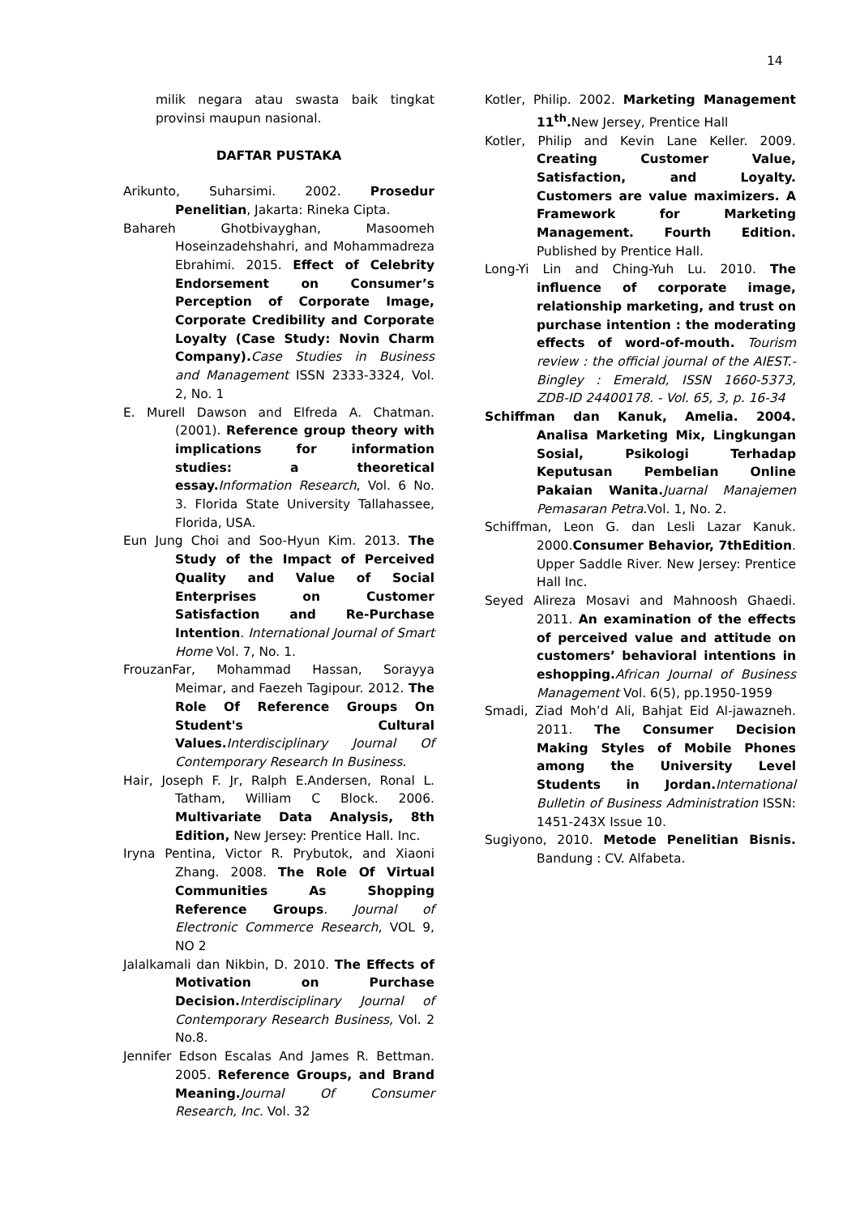14
milik negara atau swasta baik tingkat provinsi maupun nasional.
DAFTAR PUSTAKA
Arikunto, Suharsimi. 2002. Prosedur Penelitian, Jakarta: Rineka Cipta.
Bahareh Ghotbivayghan, Masoomeh Hoseinzadehshahri, and Mohammadreza Ebrahimi. 2015. Effect of Celebrity Endorsement on Consumer’s Perception of Corporate Image, Corporate Credibility and Corporate Loyalty (Case Study: Novin Charm Company). Case Studies in Business and Management ISSN 2333-3324, Vol. 2, No. 1
E. Murell Dawson and Elfreda A. Chatman. (2001). Reference group theory with implications for information studies: a theoretical essay. Information Research, Vol. 6 No. 3. Florida State University Tallahassee, Florida, USA.
Eun Jung Choi and Soo-Hyun Kim. 2013. The Study of the Impact of Perceived Quality and Value of Social Enterprises on Customer Satisfaction and Re-Purchase Intention. International Journal of Smart Home Vol. 7, No. 1.
FrouzanFar, Mohammad Hassan, Sorayya Meimar, and Faezeh Tagipour. 2012. The Role Of Reference Groups On Student's Cultural Values. Interdisciplinary Journal Of Contemporary Research In Business.
Hair, Joseph F. Jr, Ralph E.Andersen, Ronal L. Tatham, William C Block. 2006. Multivariate Data Analysis, 8th Edition, New Jersey: Prentice Hall. Inc.
Iryna Pentina, Victor R. Prybutok, and Xiaoni Zhang. 2008. The Role Of Virtual Communities As Shopping Reference Groups. Journal of Electronic Commerce Research, VOL 9, NO 2
Jalalkamali dan Nikbin, D. 2010. The Effects of Motivation on Purchase Decision. Interdisciplinary Journal of Contemporary Research Business, Vol. 2 No.8.
Jennifer Edson Escalas And James R. Bettman. 2005. Reference Groups, and Brand Meaning. Journal Of Consumer Research, Inc. Vol. 32
Kotler, Philip. 2002. Marketing Management 11<sup>th</sup>. New Jersey, Prentice Hall
Kotler, Philip and Kevin Lane Keller. 2009. Creating Customer Value, Satisfaction, and Loyalty. Customers are value maximizers. A Framework for Marketing Management. Fourth Edition. Published by Prentice Hall.
Long-Yi Lin and Ching-Yuh Lu. 2010. The influence of corporate image, relationship marketing, and trust on purchase intention : the moderating effects of word-of-mouth. Tourism review : the official journal of the AIEST.- Bingley : Emerald, ISSN 1660-5373, ZDB-ID 24400178. - Vol. 65, 3, p. 16-34
Schiffman dan Kanuk, Amelia. 2004. Analisa Marketing Mix, Lingkungan Sosial, Psikologi Terhadap Keputusan Pembelian Online Pakaian Wanita. Juarnal Manajemen Pemasaran Petra.Vol. 1, No. 2.
Schiffman, Leon G. dan Lesli Lazar Kanuk. 2000.Consumer Behavior, 7thEdition. Upper Saddle River. New Jersey: Prentice Hall Inc.
Seyed Alireza Mosavi and Mahnoosh Ghaedi. 2011. An examination of the effects of perceived value and attitude on customers’ behavioral intentions in eshopping. African Journal of Business Management Vol. 6(5), pp.1950-1959
Smadi, Ziad Moh’d Ali, Bahjat Eid Al-jawazneh. 2011. The Consumer Decision Making Styles of Mobile Phones among the University Level Students in Jordan. International Bulletin of Business Administration ISSN: 1451-243X Issue 10.
Sugiyono, 2010. Metode Penelitian Bisnis. Bandung : CV. Alfabeta.